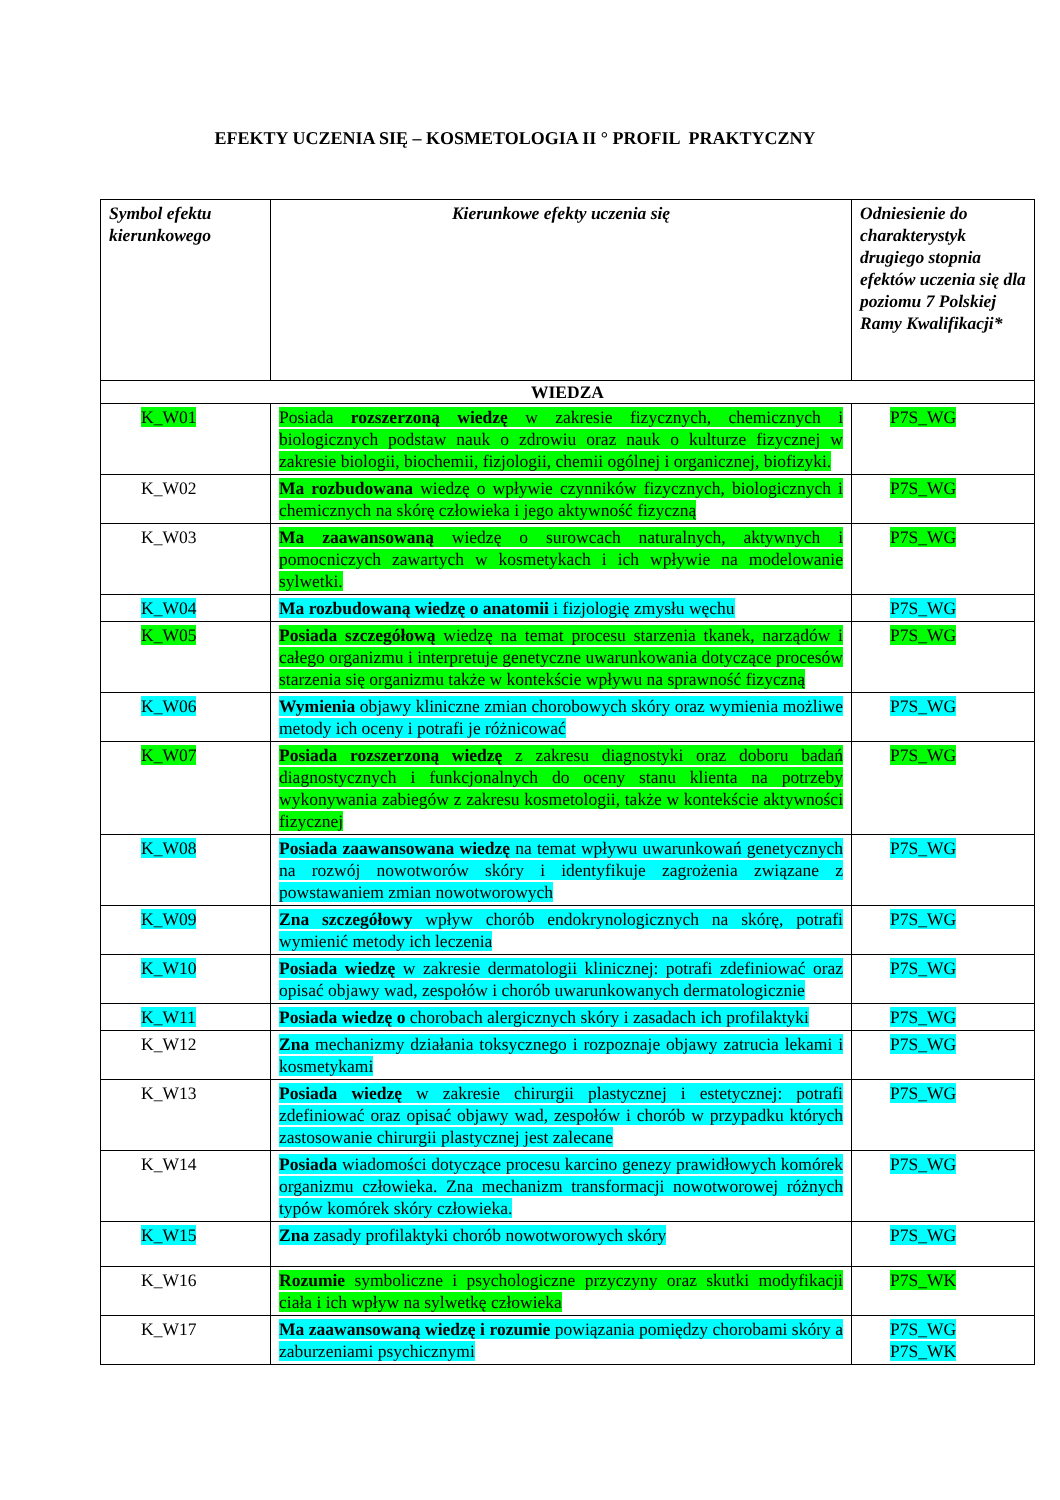EFEKTY UCZENIA SIĘ – KOSMETOLOGIA II ° PROFIL PRAKTYCZNY
| Symbol efektu kierunkowego | Kierunkowe efekty uczenia się | Odniesienie do charakterystyk drugiego stopnia efektów uczenia się dla poziomu 7 Polskiej Ramy Kwalifikacji* |
| --- | --- | --- |
| WIEDZA | | |
| K_W01 | Posiada rozszerzoną wiedzę w zakresie fizycznych, chemicznych i biologicznych podstaw nauk o zdrowiu oraz nauk o kulturze fizycznej w zakresie biologii, biochemii, fizjologii, chemii ogólnej i organicznej, biofizyki. | P7S_WG |
| K_W02 | Ma rozbudowana wiedzę o wpływie czynników fizycznych, biologicznych i chemicznych na skórę człowieka i jego aktywność fizyczną | P7S_WG |
| K_W03 | Ma zaawansowaną wiedzę o surowcach naturalnych, aktywnych i pomocniczych zawartych w kosmetykach i ich wpływie na modelowanie sylwetki. | P7S_WG |
| K_W04 | Ma rozbudowaną wiedzę o anatomii i fizjologię zmysłu węchu | P7S_WG |
| K_W05 | Posiada szczegółową wiedzę na temat procesu starzenia tkanek, narządów i całego organizmu i interpretuje genetyczne uwarunkowania dotyczące procesów starzenia się organizmu także w kontekście wpływu na sprawność fizyczną | P7S_WG |
| K_W06 | Wymienia objawy kliniczne zmian chorobowych skóry oraz wymienia możliwe metody ich oceny i potrafi je różnicować | P7S_WG |
| K_W07 | Posiada rozszerzoną wiedzę z zakresu diagnostyki oraz doboru badań diagnostycznych i funkcjonalnych do oceny stanu klienta na potrzeby wykonywania zabiegów z zakresu kosmetologii, także w kontekście aktywności fizycznej | P7S_WG |
| K_W08 | Posiada zaawansowana wiedzę na temat wpływu uwarunkowań genetycznych na rozwój nowotworów skóry i identyfikuje zagrożenia związane z powstawaniem zmian nowotworowych | P7S_WG |
| K_W09 | Zna szczegółowy wpływ chorób endokrynologicznych na skórę, potrafi wymienić metody ich leczenia | P7S_WG |
| K_W10 | Posiada wiedzę w zakresie dermatologii klinicznej: potrafi zdefiniować oraz opisać objawy wad, zespołów i chorób uwarunkowanych dermatologicznie | P7S_WG |
| K_W11 | Posiada wiedzę o chorobach alergicznych skóry i zasadach ich profilaktyki | P7S_WG |
| K_W12 | Zna mechanizmy działania toksycznego i rozpoznaje objawy zatrucia lekami i kosmetykami | P7S_WG |
| K_W13 | Posiada wiedzę w zakresie chirurgii plastycznej i estetycznej: potrafi zdefiniować oraz opisać objawy wad, zespołów i chorób w przypadku których zastosowanie chirurgii plastycznej jest zalecane | P7S_WG |
| K_W14 | Posiada wiadomości dotyczące procesu karcino genezy prawidłowych komórek organizmu człowieka. Zna mechanizm transformacji nowotworowej różnych typów komórek skóry człowieka. | P7S_WG |
| K_W15 | Zna zasady profilaktyki chorób nowotworowych skóry | P7S_WG |
| K_W16 | Rozumie symboliczne i psychologiczne przyczyny oraz skutki modyfikacji ciała i ich wpływ na sylwetkę człowieka | P7S_WK |
| K_W17 | Ma zaawansowaną wiedzę i rozumie powiązania pomiędzy chorobami skóry a zaburzeniami psychicznymi | P7S_WG P7S_WK |